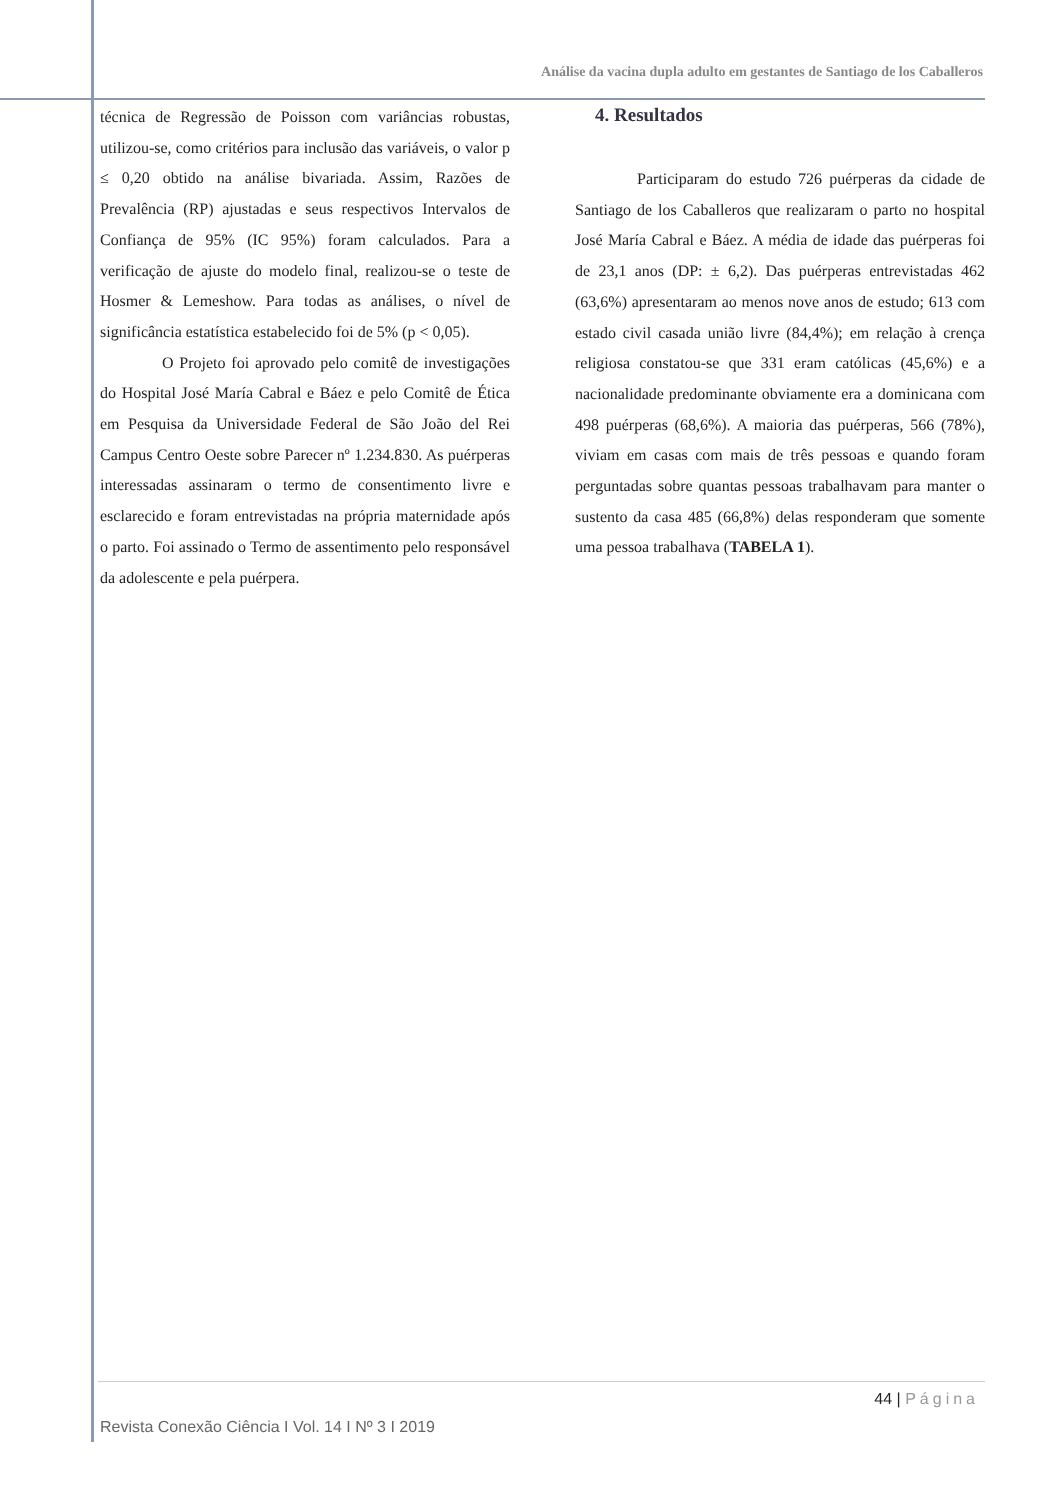Análise da vacina dupla adulto em gestantes de Santiago de los Caballeros
técnica de Regressão de Poisson com variâncias robustas, utilizou-se, como critérios para inclusão das variáveis, o valor p ≤ 0,20 obtido na análise bivariada. Assim, Razões de Prevalência (RP) ajustadas e seus respectivos Intervalos de Confiança de 95% (IC 95%) foram calculados. Para a verificação de ajuste do modelo final, realizou-se o teste de Hosmer & Lemeshow. Para todas as análises, o nível de significância estatística estabelecido foi de 5% (p < 0,05).
O Projeto foi aprovado pelo comitê de investigações do Hospital José María Cabral e Báez e pelo Comitê de Ética em Pesquisa da Universidade Federal de São João del Rei Campus Centro Oeste sobre Parecer nº 1.234.830. As puérperas interessadas assinaram o termo de consentimento livre e esclarecido e foram entrevistadas na própria maternidade após o parto. Foi assinado o Termo de assentimento pelo responsável da adolescente e pela puérpera.
4. Resultados
Participaram do estudo 726 puérperas da cidade de Santiago de los Caballeros que realizaram o parto no hospital José María Cabral e Báez. A média de idade das puérperas foi de 23,1 anos (DP: ± 6,2). Das puérperas entrevistadas 462 (63,6%) apresentaram ao menos nove anos de estudo; 613 com estado civil casada união livre (84,4%); em relação à crença religiosa constatou-se que 331 eram católicas (45,6%) e a nacionalidade predominante obviamente era a dominicana com 498 puérperas (68,6%). A maioria das puérperas, 566 (78%), viviam em casas com mais de três pessoas e quando foram perguntadas sobre quantas pessoas trabalhavam para manter o sustento da casa 485 (66,8%) delas responderam que somente uma pessoa trabalhava (TABELA 1).
44 | Página
Revista Conexão Ciência I Vol. 14 I Nº 3 I 2019